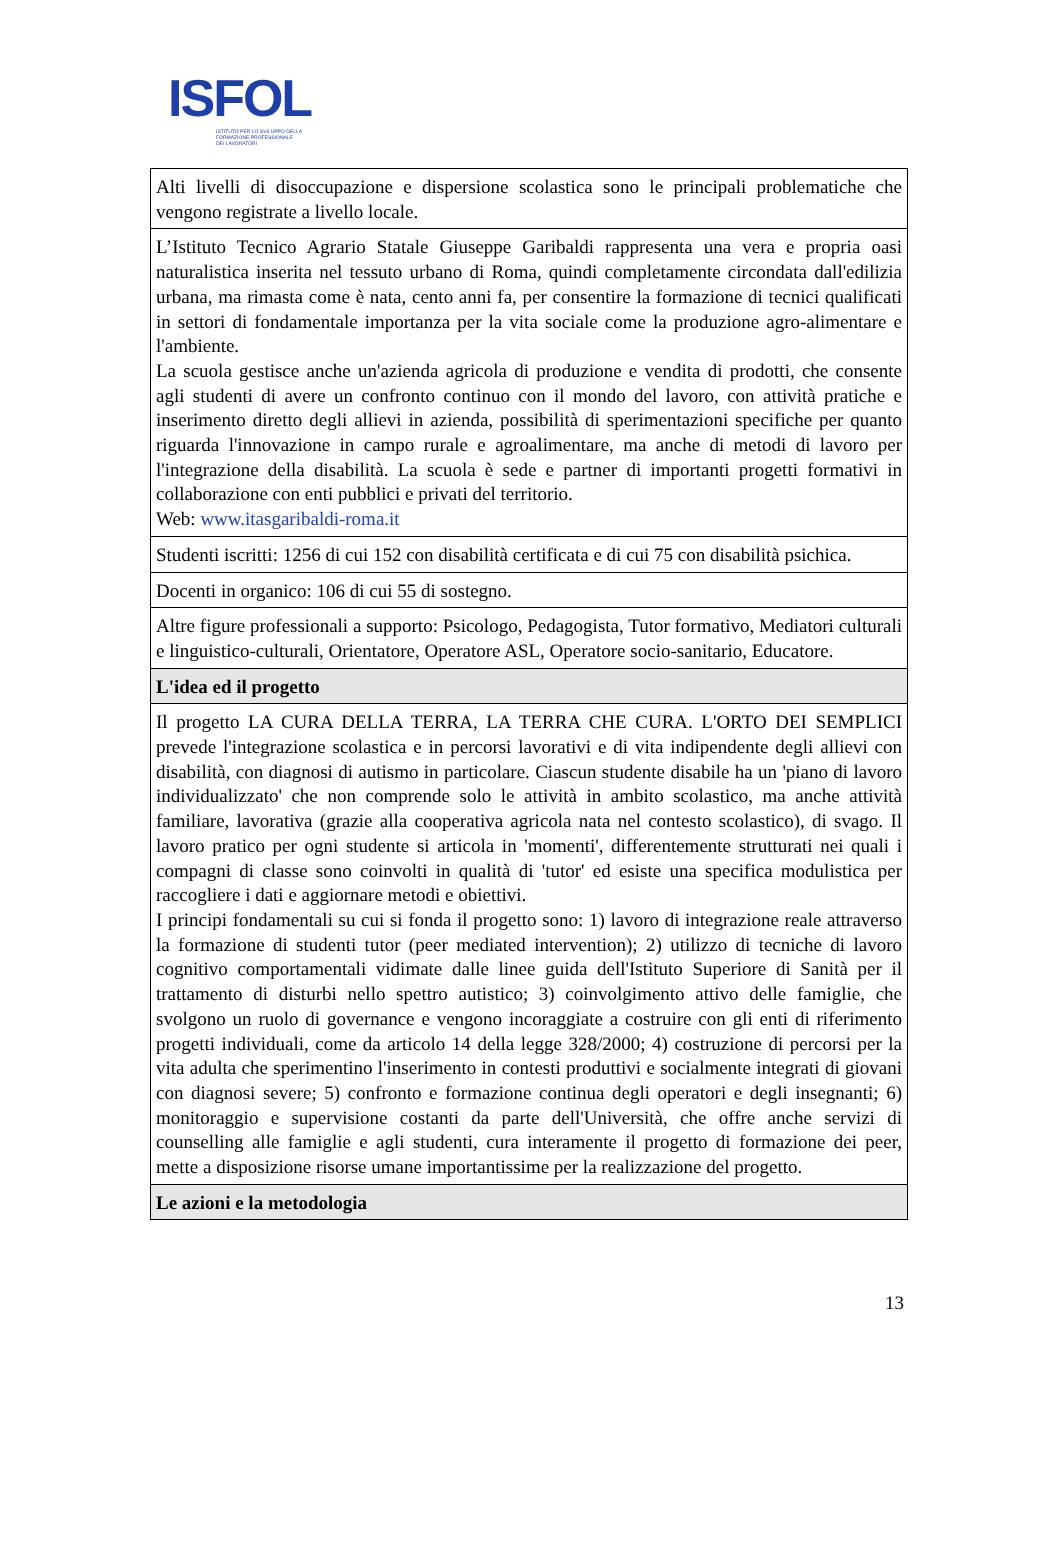ISFOL
ISTITUTO PER LO SVILUPPO DELLA
FORMAZIONE PROFESSIONALE
DEI LAVORATORI
| Alti livelli di disoccupazione e dispersione scolastica sono le principali problematiche che vengono registrate a livello locale. |
| L’Istituto Tecnico Agrario Statale Giuseppe Garibaldi rappresenta una vera e propria oasi naturalistica inserita nel tessuto urbano di Roma, quindi completamente circondata dall'edilizia urbana, ma rimasta come è nata, cento anni fa, per consentire la formazione di tecnici qualificati in settori di fondamentale importanza per la vita sociale come la produzione agro-alimentare e l'ambiente. La scuola gestisce anche un'azienda agricola di produzione e vendita di prodotti, che consente agli studenti di avere un confronto continuo con il mondo del lavoro, con attività pratiche e inserimento diretto degli allievi in azienda, possibilità di sperimentazioni specifiche per quanto riguarda l'innovazione in campo rurale e agroalimentare, ma anche di metodi di lavoro per l'integrazione della disabilità. La scuola è sede e partner di importanti progetti formativi in collaborazione con enti pubblici e privati del territorio. Web: www.itasgaribaldi-roma.it |
| Studenti iscritti: 1256 di cui 152 con disabilità certificata e di cui 75 con disabilità psichica. |
| Docenti in organico: 106 di cui 55 di sostegno. |
| Altre figure professionali a supporto: Psicologo, Pedagogista, Tutor formativo, Mediatori culturali e linguistico-culturali, Orientatore, Operatore ASL, Operatore socio-sanitario, Educatore. |
| L'idea ed il progetto |
| Il progetto LA CURA DELLA TERRA, LA TERRA CHE CURA. L'ORTO DEI SEMPLICI prevede l'integrazione scolastica e in percorsi lavorativi e di vita indipendente degli allievi con disabilità, con diagnosi di autismo in particolare. Ciascun studente disabile ha un 'piano di lavoro individualizzato' che non comprende solo le attività in ambito scolastico, ma anche attività familiare, lavorativa (grazie alla cooperativa agricola nata nel contesto scolastico), di svago. Il lavoro pratico per ogni studente si articola in 'momenti', differentemente strutturati nei quali i compagni di classe sono coinvolti in qualità di 'tutor' ed esiste una specifica modulistica per raccogliere i dati e aggiornare metodi e obiettivi. I principi fondamentali su cui si fonda il progetto sono: 1) lavoro di integrazione reale attraverso la formazione di studenti tutor (peer mediated intervention); 2) utilizzo di tecniche di lavoro cognitivo comportamentali vidimate dalle linee guida dell'Istituto Superiore di Sanità per il trattamento di disturbi nello spettro autistico; 3) coinvolgimento attivo delle famiglie, che svolgono un ruolo di governance e vengono incoraggiate a costruire con gli enti di riferimento progetti individuali, come da articolo 14 della legge 328/2000; 4) costruzione di percorsi per la vita adulta che sperimentino l'inserimento in contesti produttivi e socialmente integrati di giovani con diagnosi severe; 5) confronto e formazione continua degli operatori e degli insegnanti; 6) monitoraggio e supervisione costanti da parte dell'Università, che offre anche servizi di counselling alle famiglie e agli studenti, cura interamente il progetto di formazione dei peer, mette a disposizione risorse umane importantissime per la realizzazione del progetto. |
| Le azioni e la metodologia |
13